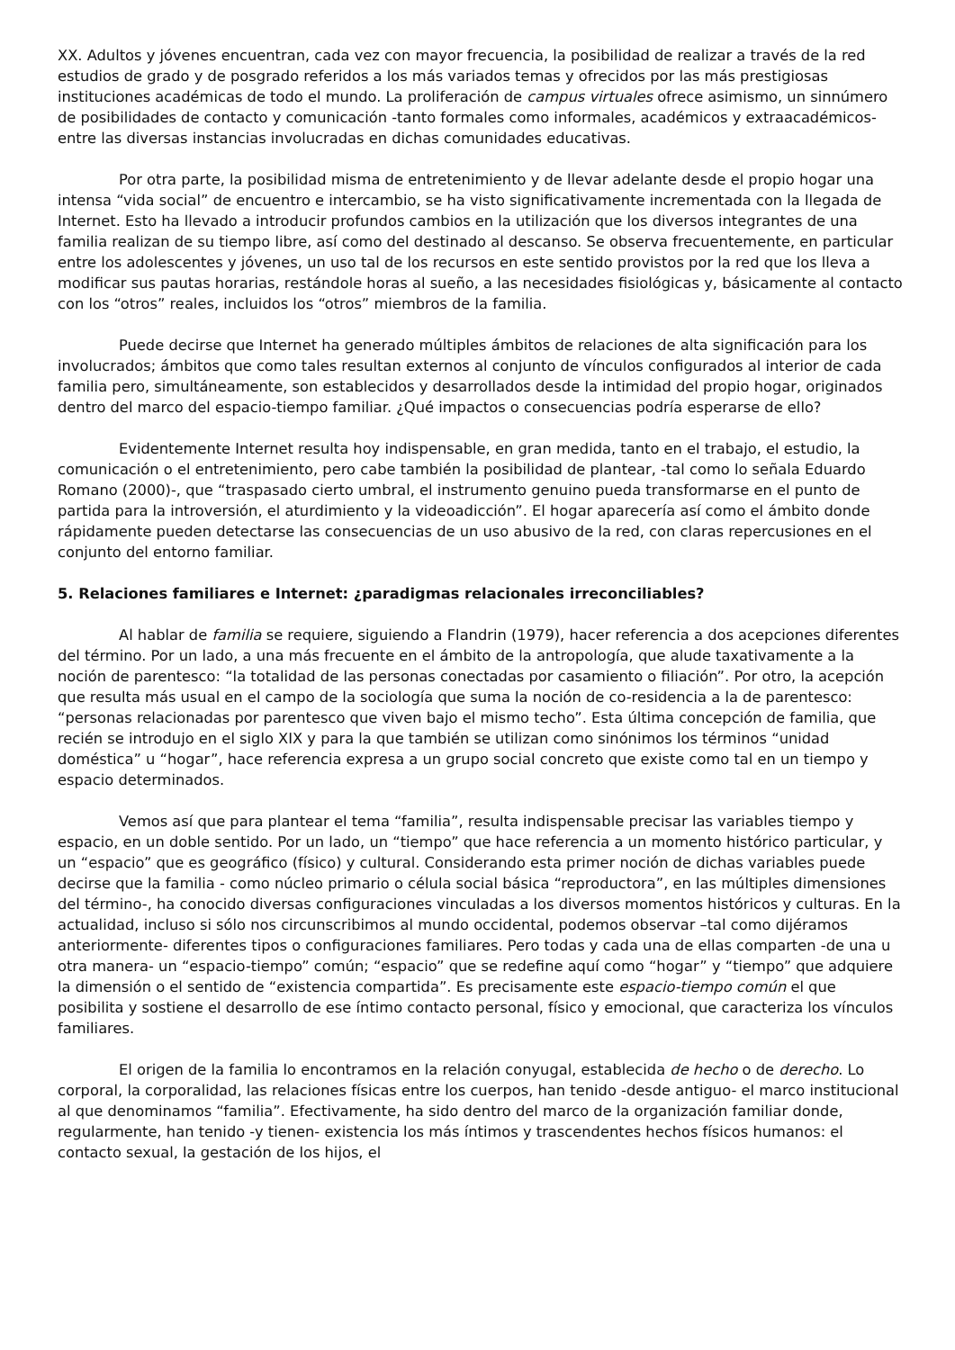XX. Adultos y jóvenes encuentran, cada vez con mayor frecuencia, la posibilidad de realizar a través de la red estudios de grado y de posgrado referidos a los más variados temas y ofrecidos por las más prestigiosas instituciones académicas de todo el mundo. La proliferación de campus virtuales ofrece asimismo, un sinnúmero de posibilidades de contacto y comunicación -tanto formales como informales, académicos y extraacadémicos- entre las diversas instancias involucradas en dichas comunidades educativas.
Por otra parte, la posibilidad misma de entretenimiento y de llevar adelante desde el propio hogar una intensa “vida social” de encuentro e intercambio, se ha visto significativamente incrementada con la llegada de Internet. Esto ha llevado a introducir profundos cambios en la utilización que los diversos integrantes de una familia realizan de su tiempo libre, así como del destinado al descanso. Se observa frecuentemente, en particular entre los adolescentes y jóvenes, un uso tal de los recursos en este sentido provistos por la red que los lleva a modificar sus pautas horarias, restándole horas al sueño, a las necesidades fisiológicas y, básicamente al contacto con los “otros” reales, incluidos los “otros” miembros de la familia.
Puede decirse que Internet ha generado múltiples ámbitos de relaciones de alta significación para los involucrados; ámbitos que como tales resultan externos al conjunto de vínculos configurados al interior de cada familia pero, simultáneamente, son establecidos y desarrollados desde la intimidad del propio hogar, originados dentro del marco del espacio-tiempo familiar. ¿Qué impactos o consecuencias podría esperarse de ello?
Evidentemente Internet resulta hoy indispensable, en gran medida, tanto en el trabajo, el estudio, la comunicación o el entretenimiento, pero cabe también la posibilidad de plantear, -tal como lo señala Eduardo Romano (2000)-, que “traspasado cierto umbral, el instrumento genuino pueda transformarse en el punto de partida para la introversión, el aturdimiento y la videoadicción”. El hogar aparecería así como el ámbito donde rápidamente pueden detectarse las consecuencias de un uso abusivo de la red, con claras repercusiones en el conjunto del entorno familiar.
5. Relaciones familiares e Internet: ¿paradigmas relacionales irreconciliables?
Al hablar de familia se requiere, siguiendo a Flandrin (1979), hacer referencia a dos acepciones diferentes del término. Por un lado, a una más frecuente en el ámbito de la antropología, que alude taxativamente a la noción de parentesco: “la totalidad de las personas conectadas por casamiento o filiación”. Por otro, la acepción que resulta más usual en el campo de la sociología que suma la noción de co-residencia a la de parentesco: “personas relacionadas por parentesco que viven bajo el mismo techo”. Esta última concepción de familia, que recién se introdujo en el siglo XIX y para la que también se utilizan como sinónimos los términos “unidad doméstica” u “hogar”, hace referencia expresa a un grupo social concreto que existe como tal en un tiempo y espacio determinados.
Vemos así que para plantear el tema “familia”, resulta indispensable precisar las variables tiempo y espacio, en un doble sentido. Por un lado, un “tiempo” que hace referencia a un momento histórico particular, y un “espacio” que es geográfico (físico) y cultural. Considerando esta primer noción de dichas variables puede decirse que la familia - como núcleo primario o célula social básica “reproductora”, en las múltiples dimensiones del término-, ha conocido diversas configuraciones vinculadas a los diversos momentos históricos y culturas. En la actualidad, incluso si sólo nos circunscribimos al mundo occidental, podemos observar –tal como dijéramos anteriormente- diferentes tipos o configuraciones familiares. Pero todas y cada una de ellas comparten -de una u otra manera- un “espacio-tiempo” común; “espacio” que se redefine aquí como “hogar” y “tiempo” que adquiere la dimensión o el sentido de “existencia compartida”. Es precisamente este espacio-tiempo común el que posibilita y sostiene el desarrollo de ese íntimo contacto personal, físico y emocional, que caracteriza los vínculos familiares.
El origen de la familia lo encontramos en la relación conyugal, establecida de hecho o de derecho. Lo corporal, la corporalidad, las relaciones físicas entre los cuerpos, han tenido -desde antiguo- el marco institucional al que denominamos “familia”. Efectivamente, ha sido dentro del marco de la organización familiar donde, regularmente, han tenido -y tienen- existencia los más íntimos y trascendentes hechos físicos humanos: el contacto sexual, la gestación de los hijos, el